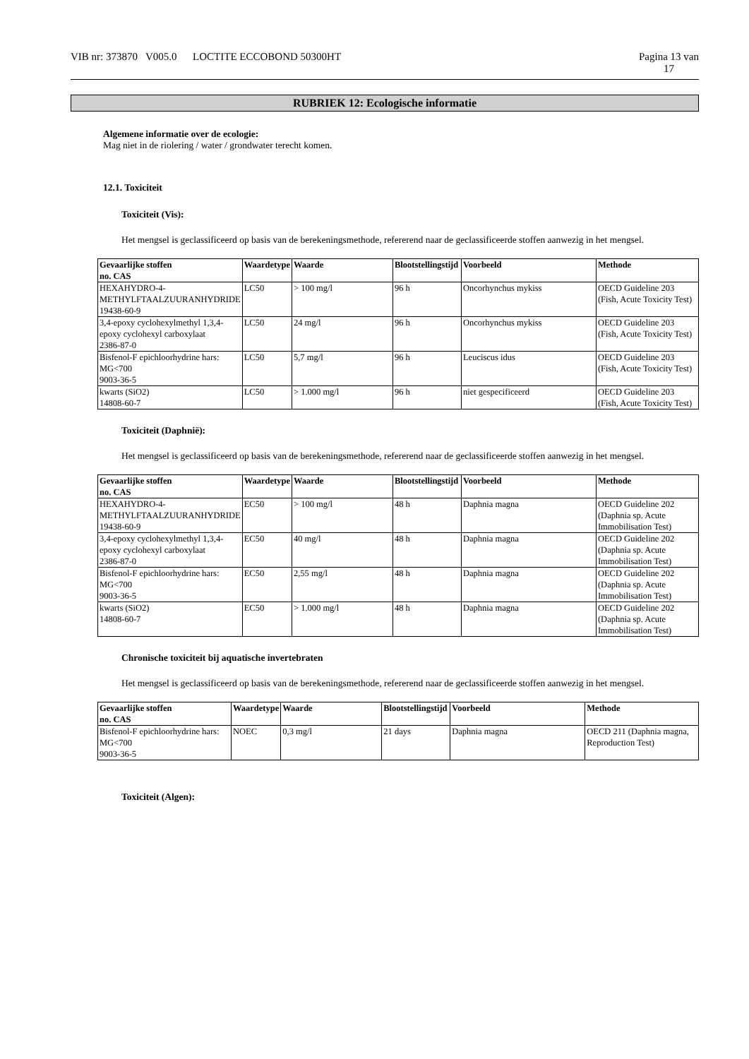VIB nr: 373870 V005.0 LOCTITE ECCOBOND 50300HT Pagina 13 van
17
RUBRIEK 12: Ecologische informatie
Algemene informatie over de ecologie:
Mag niet in de riolering / water / grondwater terecht komen.
12.1. Toxiciteit
Toxiciteit (Vis):
Het mengsel is geclassificeerd op basis van de berekeningsmethode, refererend naar de geclassificeerde stoffen aanwezig in het mengsel.
| Gevaarlijke stoffen no. CAS | Waardetype | Waarde | Blootstellingstijd | Voorbeeld | Methode |
| --- | --- | --- | --- | --- | --- |
| HEXAHYDRO-4-METHYLFTAALZUURANHYDRIDE 19438-60-9 | LC50 | > 100 mg/l | 96 h | Oncorhynchus mykiss | OECD Guideline 203 (Fish, Acute Toxicity Test) |
| 3,4-epoxy cyclohexylmethyl 1,3,4-epoxy cyclohexyl carboxylaat 2386-87-0 | LC50 | 24 mg/l | 96 h | Oncorhynchus mykiss | OECD Guideline 203 (Fish, Acute Toxicity Test) |
| Bisfenol-F epichloorhydrine hars: MG<700 9003-36-5 | LC50 | 5,7 mg/l | 96 h | Leuciscus idus | OECD Guideline 203 (Fish, Acute Toxicity Test) |
| kwarts (SiO2) 14808-60-7 | LC50 | > 1.000 mg/l | 96 h | niet gespecificeerd | OECD Guideline 203 (Fish, Acute Toxicity Test) |
Toxiciteit (Daphnië):
Het mengsel is geclassificeerd op basis van de berekeningsmethode, refererend naar de geclassificeerde stoffen aanwezig in het mengsel.
| Gevaarlijke stoffen no. CAS | Waardetype | Waarde | Blootstellingstijd | Voorbeeld | Methode |
| --- | --- | --- | --- | --- | --- |
| HEXAHYDRO-4-METHYLFTAALZUURANHYDRIDE 19438-60-9 | EC50 | > 100 mg/l | 48 h | Daphnia magna | OECD Guideline 202 (Daphnia sp. Acute Immobilisation Test) |
| 3,4-epoxy cyclohexylmethyl 1,3,4-epoxy cyclohexyl carboxylaat 2386-87-0 | EC50 | 40 mg/l | 48 h | Daphnia magna | OECD Guideline 202 (Daphnia sp. Acute Immobilisation Test) |
| Bisfenol-F epichloorhydrine hars: MG<700 9003-36-5 | EC50 | 2,55 mg/l | 48 h | Daphnia magna | OECD Guideline 202 (Daphnia sp. Acute Immobilisation Test) |
| kwarts (SiO2) 14808-60-7 | EC50 | > 1.000 mg/l | 48 h | Daphnia magna | OECD Guideline 202 (Daphnia sp. Acute Immobilisation Test) |
Chronische toxiciteit bij aquatische invertebraten
Het mengsel is geclassificeerd op basis van de berekeningsmethode, refererend naar de geclassificeerde stoffen aanwezig in het mengsel.
| Gevaarlijke stoffen no. CAS | Waardetype | Waarde | Blootstellingstijd | Voorbeeld | Methode |
| --- | --- | --- | --- | --- | --- |
| Bisfenol-F epichloorhydrine hars: MG<700 9003-36-5 | NOEC | 0,3 mg/l | 21 days | Daphnia magna | OECD 211 (Daphnia magna, Reproduction Test) |
Toxiciteit (Algen):